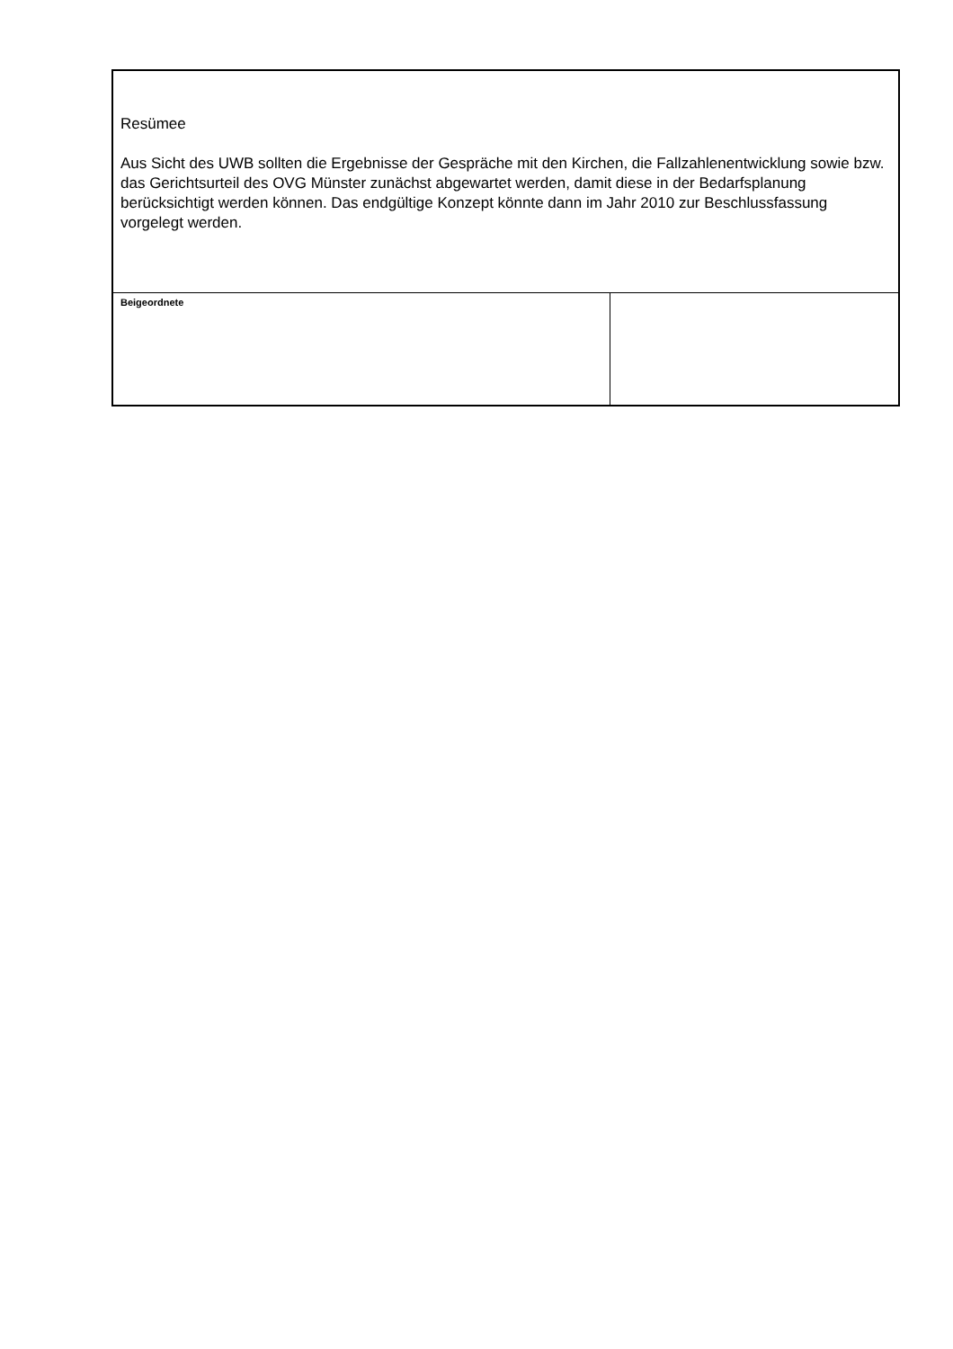| Resümee Aus Sicht des UWB sollten die Ergebnisse der Gespräche mit den Kirchen, die Fallzahlenentwicklung sowie bzw. das Gerichtsurteil des OVG Münster zunächst abgewartet werden, damit diese in der Bedarfsplanung berücksichtigt werden können. Das endgültige Konzept könnte dann im Jahr 2010 zur Beschlussfassung vorgelegt werden. | |
| Beigeordnete | |